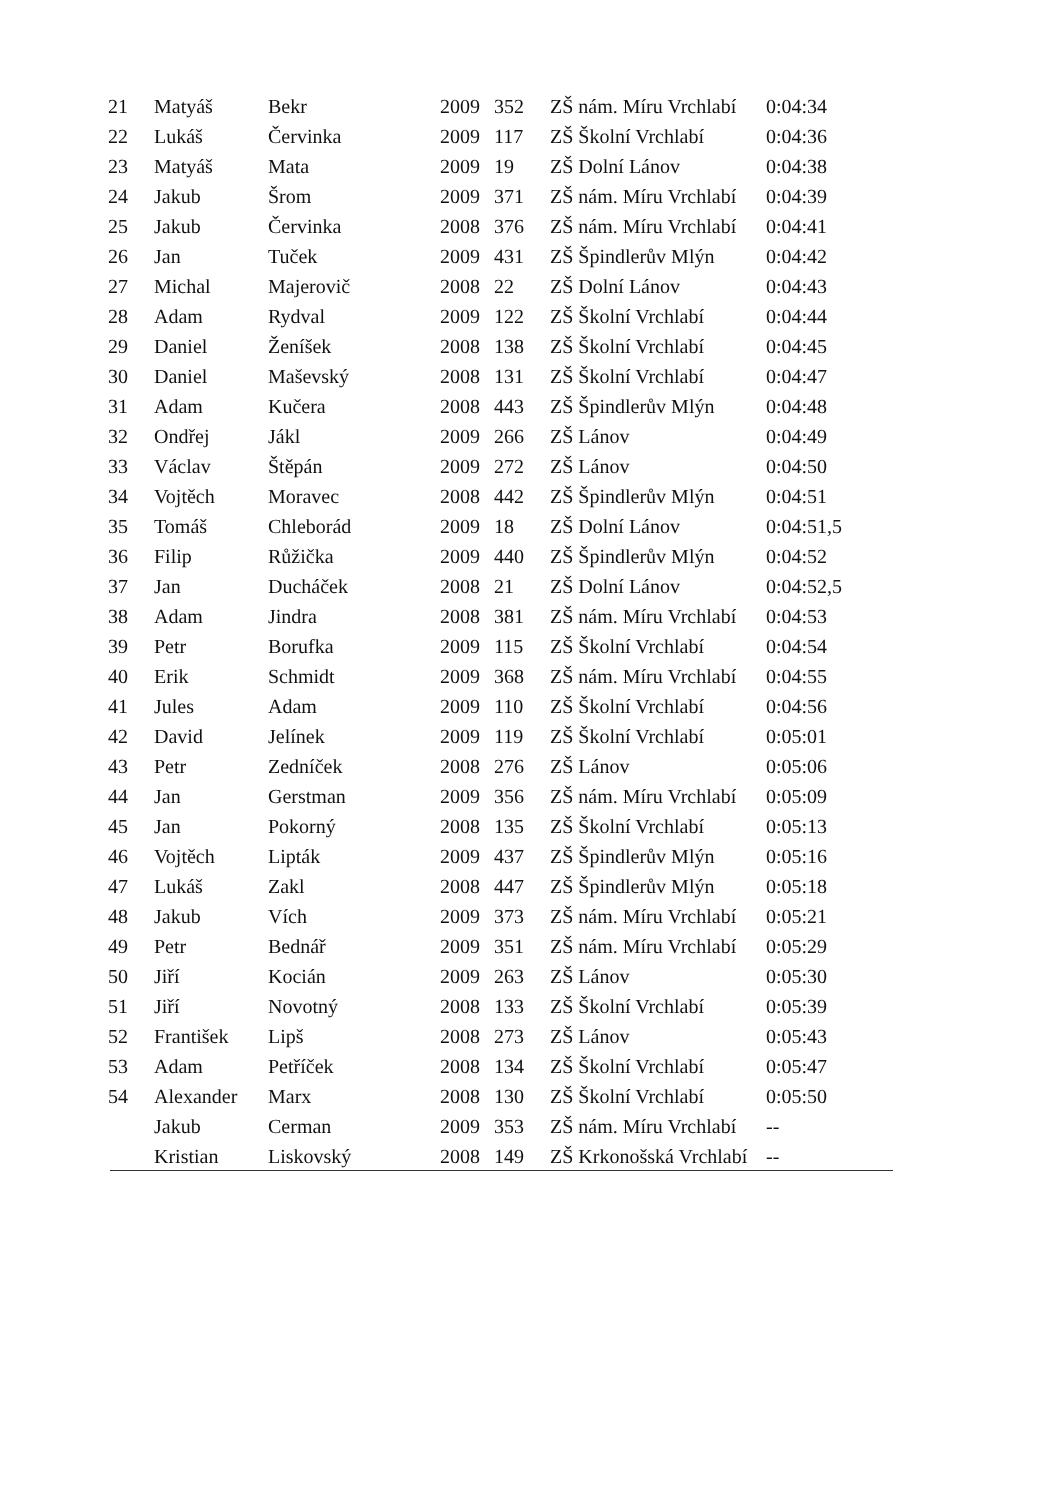| 21 | Matyáš | Bekr | 2009 | 352 | ZŠ nám. Míru Vrchlabí | 0:04:34 |
| 22 | Lukáš | Červinka | 2009 | 117 | ZŠ Školní Vrchlabí | 0:04:36 |
| 23 | Matyáš | Mata | 2009 | 19 | ZŠ Dolní Lánov | 0:04:38 |
| 24 | Jakub | Šrom | 2009 | 371 | ZŠ nám. Míru Vrchlabí | 0:04:39 |
| 25 | Jakub | Červinka | 2008 | 376 | ZŠ nám. Míru Vrchlabí | 0:04:41 |
| 26 | Jan | Tuček | 2009 | 431 | ZŠ Špindlerův Mlýn | 0:04:42 |
| 27 | Michal | Majerovič | 2008 | 22 | ZŠ Dolní Lánov | 0:04:43 |
| 28 | Adam | Rydval | 2009 | 122 | ZŠ Školní Vrchlabí | 0:04:44 |
| 29 | Daniel | Ženíšek | 2008 | 138 | ZŠ Školní Vrchlabí | 0:04:45 |
| 30 | Daniel | Maševský | 2008 | 131 | ZŠ Školní Vrchlabí | 0:04:47 |
| 31 | Adam | Kučera | 2008 | 443 | ZŠ Špindlerův Mlýn | 0:04:48 |
| 32 | Ondřej | Jákl | 2009 | 266 | ZŠ Lánov | 0:04:49 |
| 33 | Václav | Štěpán | 2009 | 272 | ZŠ Lánov | 0:04:50 |
| 34 | Vojtěch | Moravec | 2008 | 442 | ZŠ Špindlerův Mlýn | 0:04:51 |
| 35 | Tomáš | Chleborád | 2009 | 18 | ZŠ Dolní Lánov | 0:04:51,5 |
| 36 | Filip | Růžička | 2009 | 440 | ZŠ Špindlerův Mlýn | 0:04:52 |
| 37 | Jan | Ducháček | 2008 | 21 | ZŠ Dolní Lánov | 0:04:52,5 |
| 38 | Adam | Jindra | 2008 | 381 | ZŠ nám. Míru Vrchlabí | 0:04:53 |
| 39 | Petr | Borufka | 2009 | 115 | ZŠ Školní Vrchlabí | 0:04:54 |
| 40 | Erik | Schmidt | 2009 | 368 | ZŠ nám. Míru Vrchlabí | 0:04:55 |
| 41 | Jules | Adam | 2009 | 110 | ZŠ Školní Vrchlabí | 0:04:56 |
| 42 | David | Jelínek | 2009 | 119 | ZŠ Školní Vrchlabí | 0:05:01 |
| 43 | Petr | Zedníček | 2008 | 276 | ZŠ Lánov | 0:05:06 |
| 44 | Jan | Gerstman | 2009 | 356 | ZŠ nám. Míru Vrchlabí | 0:05:09 |
| 45 | Jan | Pokorný | 2008 | 135 | ZŠ Školní Vrchlabí | 0:05:13 |
| 46 | Vojtěch | Lipták | 2009 | 437 | ZŠ Špindlerův Mlýn | 0:05:16 |
| 47 | Lukáš | Zakl | 2008 | 447 | ZŠ Špindlerův Mlýn | 0:05:18 |
| 48 | Jakub | Vích | 2009 | 373 | ZŠ nám. Míru Vrchlabí | 0:05:21 |
| 49 | Petr | Bednář | 2009 | 351 | ZŠ nám. Míru Vrchlabí | 0:05:29 |
| 50 | Jiří | Kocián | 2009 | 263 | ZŠ Lánov | 0:05:30 |
| 51 | Jiří | Novotný | 2008 | 133 | ZŠ Školní Vrchlabí | 0:05:39 |
| 52 | František | Lipš | 2008 | 273 | ZŠ Lánov | 0:05:43 |
| 53 | Adam | Petříček | 2008 | 134 | ZŠ Školní Vrchlabí | 0:05:47 |
| 54 | Alexander | Marx | 2008 | 130 | ZŠ Školní Vrchlabí | 0:05:50 |
| | Jakub | Cerman | 2009 | 353 | ZŠ nám. Míru Vrchlabí | -- |
| | Kristian | Liskovský | 2008 | 149 | ZŠ Krkonošská Vrchlabí | -- |